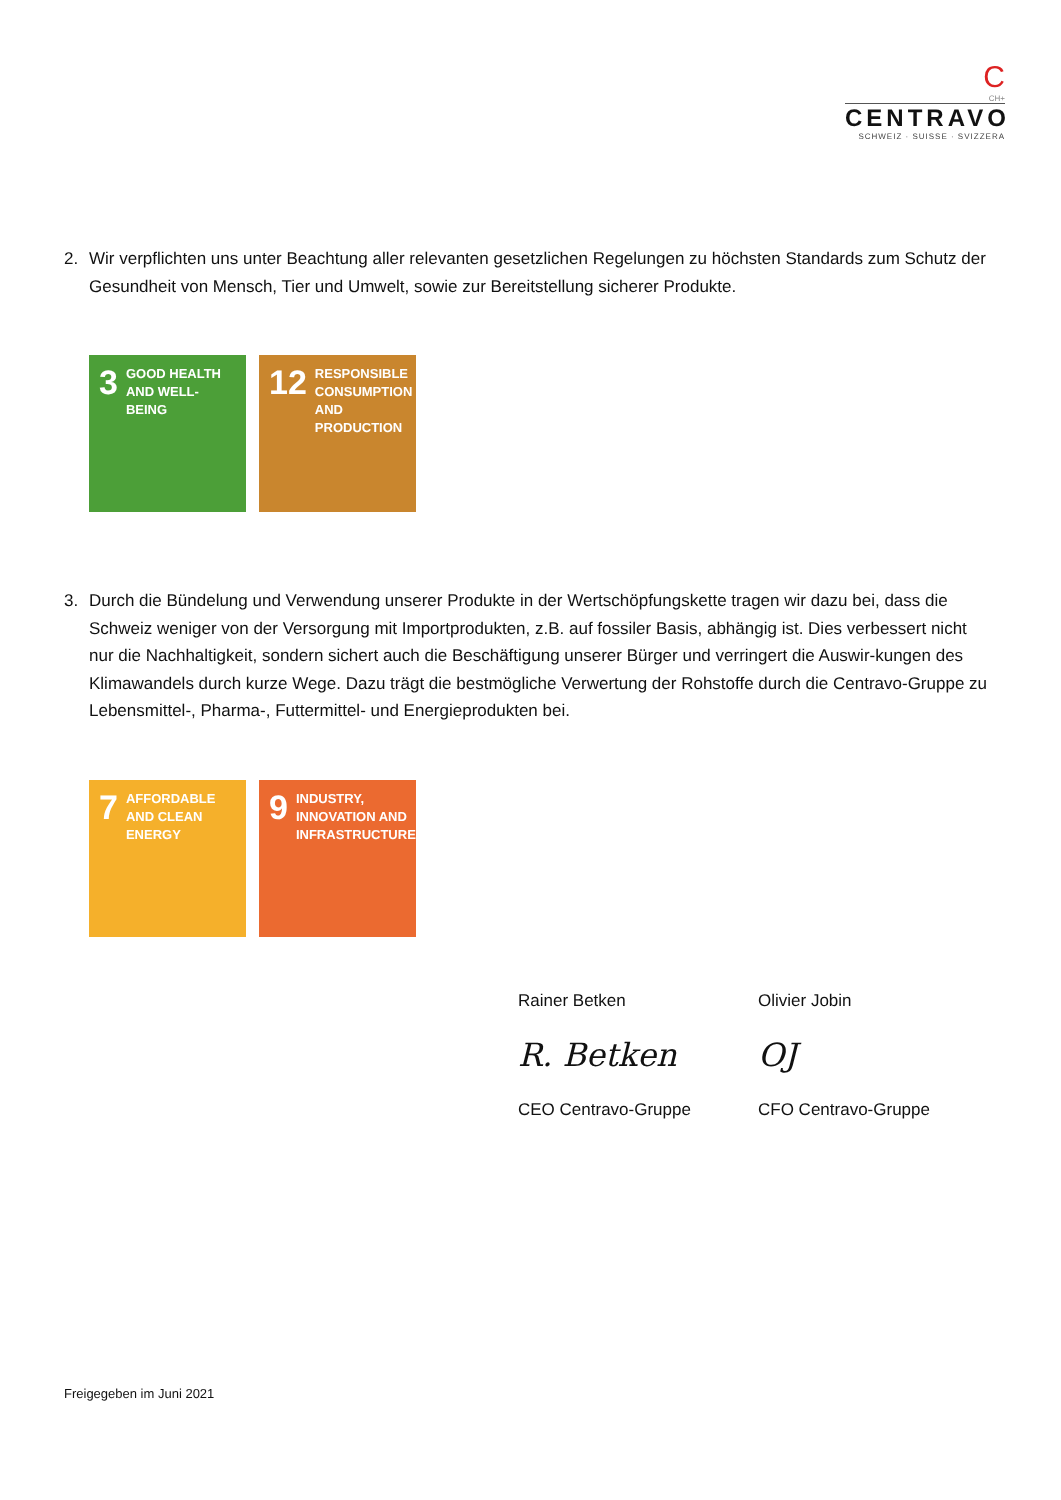C
CH+
CENTRAVO
SCHWEIZ · SUISSE · SVIZZERA
2. Wir verpflichten uns unter Beachtung aller relevanten gesetzlichen Regelungen zu höchsten Standards zum Schutz der Gesundheit von Mensch, Tier und Umwelt, sowie zur Bereitstellung sicherer Produkte.
3 GOOD HEALTH AND WELL-BEING
12 RESPONSIBLE CONSUMPTION AND PRODUCTION
3. Durch die Bündelung und Verwendung unserer Produkte in der Wertschöpfungskette tragen wir dazu bei, dass die Schweiz weniger von der Versorgung mit Importprodukten, z.B. auf fossiler Basis, abhängig ist. Dies verbessert nicht nur die Nachhaltigkeit, sondern sichert auch die Beschäftigung unserer Bürger und verringert die Auswir-kungen des Klimawandels durch kurze Wege. Dazu trägt die bestmögliche Verwertung der Rohstoffe durch die Centravo-Gruppe zu Lebensmittel-, Pharma-, Futtermittel- und Energieprodukten bei.
7 AFFORDABLE AND CLEAN ENERGY
9 INDUSTRY, INNOVATION AND INFRASTRUCTURE
Rainer Betken
R. Betken
CEO Centravo-Gruppe
Olivier Jobin
OJ
CFO Centravo-Gruppe
Freigegeben im Juni 2021